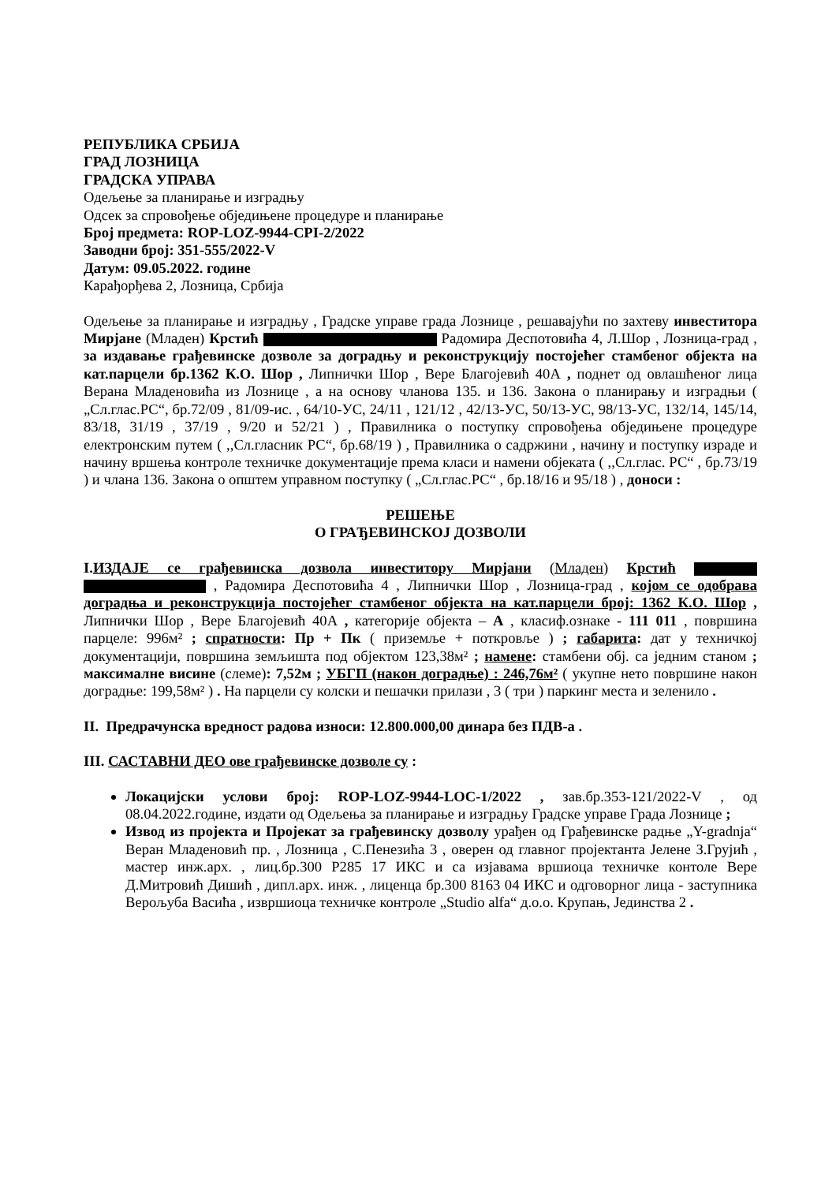РЕПУБЛИКА СРБИЈА
ГРАД ЛОЗНИЦА
ГРАДСКА УПРАВА
Одељење за планирање и изградњу
Одсек за спровођење обједињене процедуре и планирање
Број предмета: ROP-LOZ-9944-CPI-2/2022
Заводни број: 351-555/2022-V
Датум: 09.05.2022. године
Карађорђева 2, Лозница, Србија
Одељење за планирање и изградњу , Градске управе града Лознице , решавајући по захтеву инвеститора Мирјане (Младен) Крстић Радомира Деспотовића 4, Л.Шор , Лозница-град , за издавање грађевинске дозволе за доградњу и реконструкцију постојећег стамбеног објекта на кат.парцели бр.1362 К.О. Шор , Липнички Шор , Вере Благојевић 40А , поднет од овлашћеног лица Верана Младеновића из Лознице , а на основу чланова 135. и 136. Закона о планирању и изградњи ( „Сл.глас.РС“, бр.72/09 , 81/09-ис. , 64/10-УС, 24/11 , 121/12 , 42/13-УС, 50/13-УС, 98/13-УС, 132/14, 145/14, 83/18, 31/19 , 37/19 , 9/20 и 52/21 ) , Правилника о поступку спровођења обједињене процедуре електронским путем ( ,,Сл.гласник РС“, бр.68/19 ) , Правилника о садржини , начину и поступку израде и начину вршења контроле техничке документације према класи и намени објеката ( ,,Сл.глас. РС“ , бр.73/19 ) и члана 136. Закона о општем управном поступку ( „Сл.глас.РС“ , бр.18/16 и 95/18 ) , доноси :
РЕШЕЊЕ
О ГРАЂЕВИНСКОЈ ДОЗВОЛИ
I.ИЗДАЈЕ се грађевинска дозвола инвеститору Мирјани (Младен) Крстић , Радомира Деспотовића 4 , Липнички Шор , Лозница-град , којом се одобрава доградња и реконструкција постојећег стамбеног објекта на кат.парцели број: 1362 К.О. Шор , Липнички Шор , Вере Благојевић 40А , категорије објекта – А , класиф.ознаке - 111 011 , површина парцеле: 996м² ; спратности: Пр + Пк ( приземље + поткровље ) ; габарита: дат у техничкој документацији, површина земљишта под објектом 123,38м² ; намене: стамбени обј. са једним станом ; максималне висине (слеме): 7,52м ; УБГП (након доградње) : 246,76м² ( укупне нето површине након доградње: 199,58м² ) . На парцели су колски и пешачки прилази , 3 ( три ) паркинг места и зеленило .
II. Предрачунска вредност радова износи: 12.800.000,00 динара без ПДВ-а .
III. САСТАВНИ ДЕО ове грађевинске дозволе су :
Локацијски услови број: ROP-LOZ-9944-LOC-1/2022 , зав.бр.353-121/2022-V , од 08.04.2022.године, издати од Одељења за планирање и изградњу Градске управе Града Лознице ;
Извод из пројекта и Пројекат за грађевинску дозволу урађен од Грађевинске радње „Y-gradnja“ Веран Младеновић пр. , Лозница , С.Пенезића 3 , оверен од главног пројектанта Јелене З.Грујић , мастер инж.арх. , лиц.бр.300 Р285 17 ИКС и са изјавама вршиоца техничке контоле Вере Д.Митровић Дишић , дипл.арх. инж. , лиценца бр.300 8163 04 ИКС и одговорног лица - заступника Верољуба Васића , извршиоца техничке контроле „Studio alfa“ д.о.о. Крупањ, Јединства 2 .